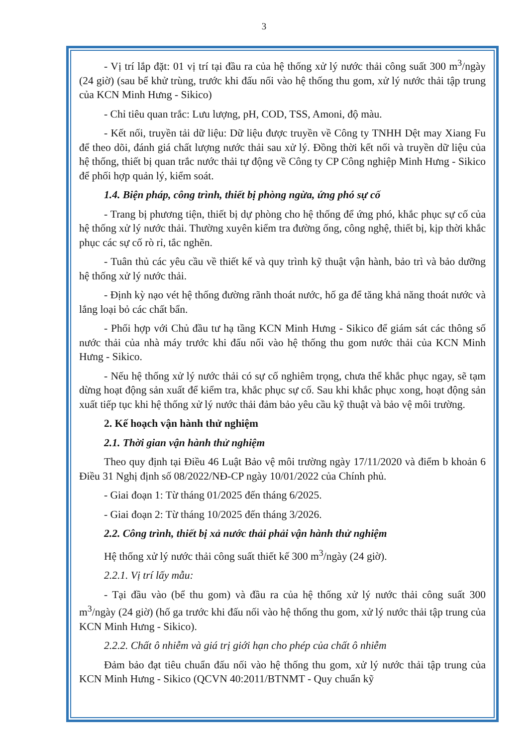3
- Vị trí lắp đặt: 01 vị trí tại đầu ra của hệ thống xử lý nước thải công suất 300 m<sup>3</sup>/ngày (24 giờ) (sau bể khử trùng, trước khi đấu nối vào hệ thống thu gom, xử lý nước thải tập trung của KCN Minh Hưng - Sikico)
- Chỉ tiêu quan trắc: Lưu lượng, pH, COD, TSS, Amoni, độ màu.
- Kết nối, truyền tải dữ liệu: Dữ liệu được truyền về Công ty TNHH Dệt may Xiang Fu để theo dõi, đánh giá chất lượng nước thải sau xử lý. Đồng thời kết nối và truyền dữ liệu của hệ thống, thiết bị quan trắc nước thải tự động về Công ty CP Công nghiệp Minh Hưng - Sikico để phối hợp quản lý, kiểm soát.
1.4. Biện pháp, công trình, thiết bị phòng ngừa, ứng phó sự cố
- Trang bị phương tiện, thiết bị dự phòng cho hệ thống để ứng phó, khắc phục sự cố của hệ thống xử lý nước thải. Thường xuyên kiểm tra đường ống, công nghệ, thiết bị, kịp thời khắc phục các sự cố rò rỉ, tắc nghẽn.
- Tuân thủ các yêu cầu về thiết kế và quy trình kỹ thuật vận hành, bảo trì và bảo dưỡng hệ thống xử lý nước thải.
- Định kỳ nạo vét hệ thống đường rãnh thoát nước, hố ga để tăng khả năng thoát nước và lắng loại bỏ các chất bẩn.
- Phối hợp với Chủ đầu tư hạ tầng KCN Minh Hưng - Sikico để giám sát các thông số nước thải của nhà máy trước khi đấu nối vào hệ thống thu gom nước thải của KCN Minh Hưng - Sikico.
- Nếu hệ thống xử lý nước thải có sự cố nghiêm trọng, chưa thể khắc phục ngay, sẽ tạm dừng hoạt động sản xuất để kiểm tra, khắc phục sự cố. Sau khi khắc phục xong, hoạt động sản xuất tiếp tục khi hệ thống xử lý nước thải đảm bảo yêu cầu kỹ thuật và bảo vệ môi trường.
2. Kế hoạch vận hành thử nghiệm
2.1. Thời gian vận hành thử nghiệm
Theo quy định tại Điều 46 Luật Bảo vệ môi trường ngày 17/11/2020 và điểm b khoản 6 Điều 31 Nghị định số 08/2022/NĐ-CP ngày 10/01/2022 của Chính phủ.
- Giai đoạn 1: Từ tháng 01/2025 đến tháng 6/2025.
- Giai đoạn 2: Từ tháng 10/2025 đến tháng 3/2026.
2.2. Công trình, thiết bị xả nước thải phải vận hành thử nghiệm
Hệ thống xử lý nước thải công suất thiết kế 300 m<sup>3</sup>/ngày (24 giờ).
2.2.1. Vị trí lấy mẫu:
- Tại đầu vào (bể thu gom) và đầu ra của hệ thống xử lý nước thải công suất 300 m<sup>3</sup>/ngày (24 giờ) (hố ga trước khi đấu nối vào hệ thống thu gom, xử lý nước thải tập trung của KCN Minh Hưng - Sikico).
2.2.2. Chất ô nhiễm và giá trị giới hạn cho phép của chất ô nhiễm
Đảm bảo đạt tiêu chuẩn đấu nối vào hệ thống thu gom, xử lý nước thải tập trung của KCN Minh Hưng - Sikico (QCVN 40:2011/BTNMT - Quy chuẩn kỹ